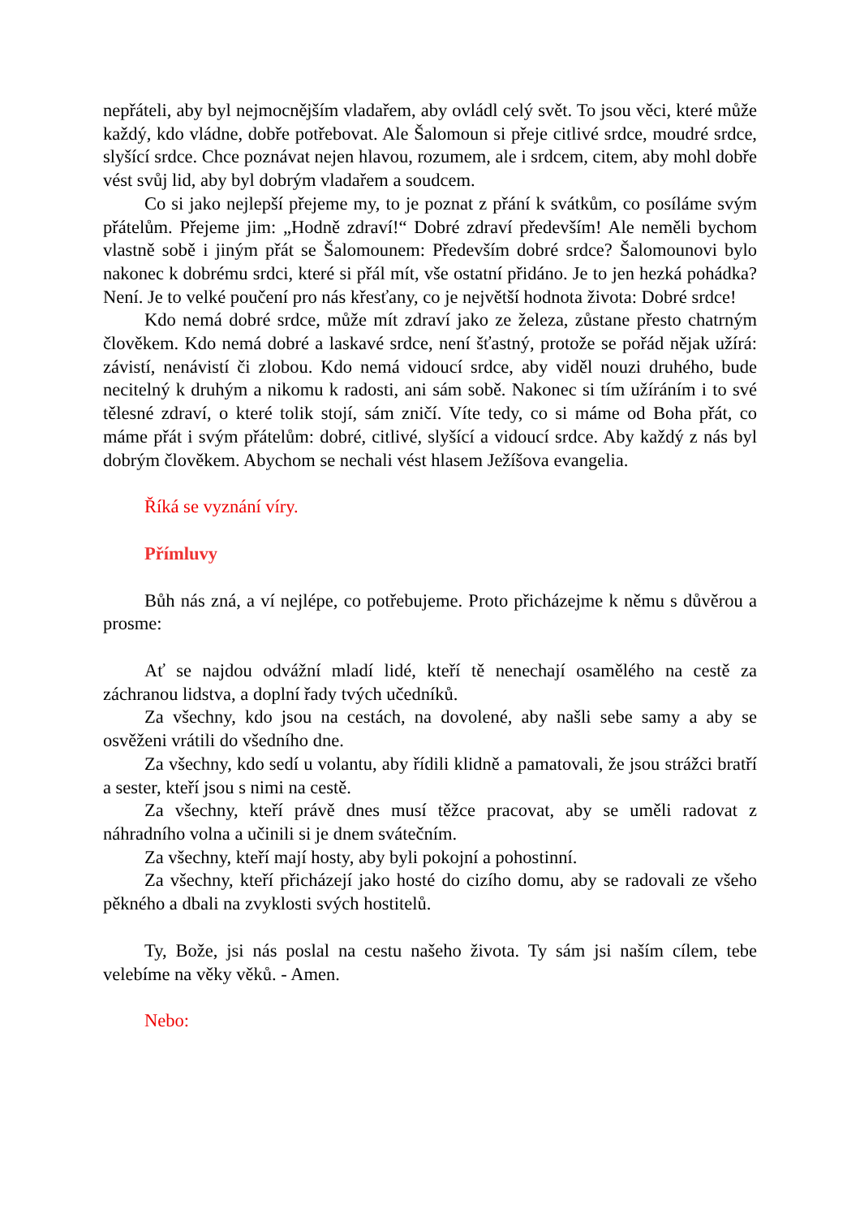nepřáteli, aby byl nejmocnějším vladařem, aby ovládl celý svět. To jsou věci, které může každý, kdo vládne, dobře potřebovat. Ale Šalomoun si přeje citlivé srdce, moudré srdce, slyšící srdce. Chce poznávat nejen hlavou, rozumem, ale i srdcem, citem, aby mohl dobře vést svůj lid, aby byl dobrým vladařem a soudcem.
Co si jako nejlepší přejeme my, to je poznat z přání k svátkům, co posíláme svým přátelům. Přejeme jim: „Hodně zdraví!“ Dobré zdraví především! Ale neměli bychom vlastně sobě i jiným přát se Šalomounem: Především dobré srdce? Šalomounovi bylo nakonec k dobrému srdci, které si přál mít, vše ostatní přidáno. Je to jen hezká pohádka? Není. Je to velké poučení pro nás křesťany, co je největší hodnota života: Dobré srdce!
Kdo nemá dobré srdce, může mít zdraví jako ze železa, zůstane přesto chatrným člověkem. Kdo nemá dobré a laskavé srdce, není šťastný, protože se pořád nějak užírá: závistí, nenávistí či zlobou. Kdo nemá vidoucí srdce, aby viděl nouzi druhého, bude necitelný k druhým a nikomu k radosti, ani sám sobě. Nakonec si tím užíráním i to své tělesné zdraví, o které tolik stojí, sám zničí. Víte tedy, co si máme od Boha přát, co máme přát i svým přátelům: dobré, citlivé, slyšící a vidoucí srdce. Aby každý z nás byl dobrým člověkem. Abychom se nechali vést hlasem Ježíšova evangelia.
Říká se vyznání víry.
Přímluvy
Bůh nás zná, a ví nejlépe, co potřebujeme. Proto přicházejme k němu s důvěrou a prosme:
Ať se najdou odvážní mladí lidé, kteří tě nenechají osamělého na cestě za záchranou lidstva, a doplní řady tvých učedníků.
Za všechny, kdo jsou na cestách, na dovolené, aby našli sebe samy a aby se osvěženi vrátili do všedního dne.
Za všechny, kdo sedí u volantu, aby řídili klidně a pamatovali, že jsou strážci bratří a sester, kteří jsou s nimi na cestě.
Za všechny, kteří právě dnes musí těžce pracovat, aby se uměli radovat z náhradního volna a učinili si je dnem svátečním.
Za všechny, kteří mají hosty, aby byli pokojní a pohostinní.
Za všechny, kteří přicházejí jako hosté do cizího domu, aby se radovali ze všeho pěkného a dbali na zvyklosti svých hostitelů.
Ty, Bože, jsi nás poslal na cestu našeho života. Ty sám jsi naším cílem, tebe velebíme na věky věků. - Amen.
Nebo: